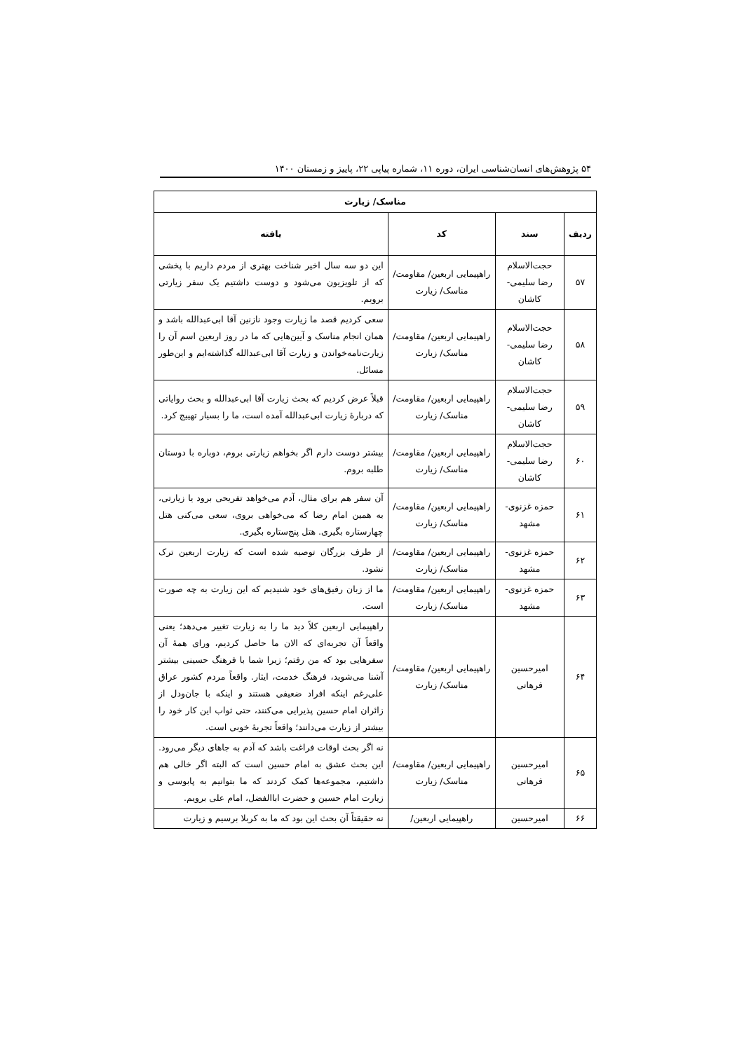۵۴ پژوهش‌های انسان‌شناسی ایران، دوره ۱۱، شماره پیاپی ۲۲، پاییز و زمستان ۱۴۰۰
| مناسک/ زیارت | | | |
| --- | --- | --- | --- |
| ردیف | سند | کد | یافته |
| ۵۷ | حجت‌الاسلام رضا سلیمی- کاشان | راهپیمایی اربعین/ مقاومت/ مناسک/ زیارت | این دو سه سال اخیر شناخت بهتری از مردم داریم با پخشی که از تلویزیون می‌شود و دوست داشتیم یک سفر زیارتی برویم. |
| ۵۸ | حجت‌الاسلام رضا سلیمی- کاشان | راهپیمایی اربعین/ مقاومت/ مناسک/ زیارت | سعی کردیم قصد ما زیارت وجود نازنین آقا ابی‌عبدالله باشد و همان انجام مناسک و آیین‌هایی که ما در روز اربعین اسم آن را زیارت‌نامه‌خواندن و زیارت آقا ابی‌عبدالله گذاشته‌ایم و این‌طور مسائل. |
| ۵۹ | حجت‌الاسلام رضا سلیمی- کاشان | راهپیمایی اربعین/ مقاومت/ مناسک/ زیارت | قبلاً عرض کردیم که بحث زیارت آقا ابی‌عبدالله و بحث روایاتی که دربارهٔ زیارت ابی‌عبدالله آمده است، ما را بسیار تهییج کرد. |
| ۶۰ | حجت‌الاسلام رضا سلیمی- کاشان | راهپیمایی اربعین/ مقاومت/ مناسک/ زیارت | بیشتر دوست دارم اگر بخواهم زیارتی بروم، دوباره با دوستان طلبه بروم. |
| ۶۱ | حمزه غزنوی- مشهد | راهپیمایی اربعین/ مقاومت/ مناسک/ زیارت | آن سفر هم برای مثال، آدم می‌خواهد تفریحی برود یا زیارتی، به همین امام رضا که می‌خواهی بروی، سعی می‌کنی هتل چهارستاره بگیری. هتل پنج‌ستاره بگیری. |
| ۶۲ | حمزه غزنوی- مشهد | راهپیمایی اربعین/ مقاومت/ مناسک/ زیارت | از طرف بزرگان توصیه شده است که زیارت اربعین ترک نشود. |
| ۶۳ | حمزه غزنوی- مشهد | راهپیمایی اربعین/ مقاومت/ مناسک/ زیارت | ما از زبان رفیق‌های خود شنیدیم که این زیارت به چه صورت است. |
| ۶۴ | امیرحسین فرهانی | راهپیمایی اربعین/ مقاومت/ مناسک/ زیارت | راهپیمایی اربعین کلاً دید ما را به زیارت تغییر می‌دهد؛ یعنی واقعاً آن تجربه‌ای که الان ما حاصل کردیم، ورای همهٔ آن سفرهایی بود که من رفتم؛ زیرا شما با فرهنگ حسینی بیشتر آشنا می‌شوید، فرهنگ خدمت، ایثار. واقعاً مردم کشور عراق علی‌رغم اینکه افراد ضعیفی هستند و اینکه با جان‌ودل از زائران امام حسین پذیرایی می‌کنند، حتی ثواب این کار خود را بیشتر از زیارت می‌دانند؛ واقعاً تجربهٔ خوبی است. |
| ۶۵ | امیرحسین فرهانی | راهپیمایی اربعین/ مقاومت/ مناسک/ زیارت | نه اگر بحث اوقات فراغت باشد که آدم به جاهای دیگر می‌رود. این بحث عشق به امام حسین است که البته اگر خالی هم داشتیم، مجموعه‌ها کمک کردند که ما بتوانیم به پابوسی و زیارت امام حسین و حضرت اباالفضل، امام علی برویم. |
| ۶۶ | امیرحسین | راهپیمایی اربعین/ | نه حقیقتاً آن بحث این بود که ما به کربلا برسیم و زیارت |